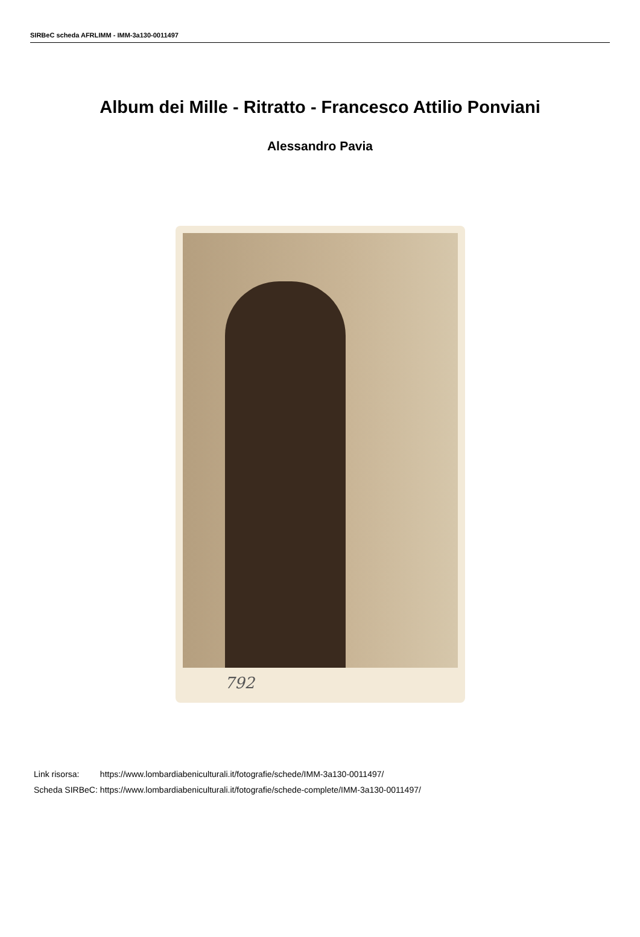SIRBeC scheda AFRLIMM - IMM-3a130-0011497
Album dei Mille - Ritratto - Francesco Attilio Ponviani
Alessandro Pavia
792
| Link risorsa: | https://www.lombardiabeniculturali.it/fotografie/schede/IMM-3a130-0011497/ |
| Scheda SIRBeC: | https://www.lombardiabeniculturali.it/fotografie/schede-complete/IMM-3a130-0011497/ |